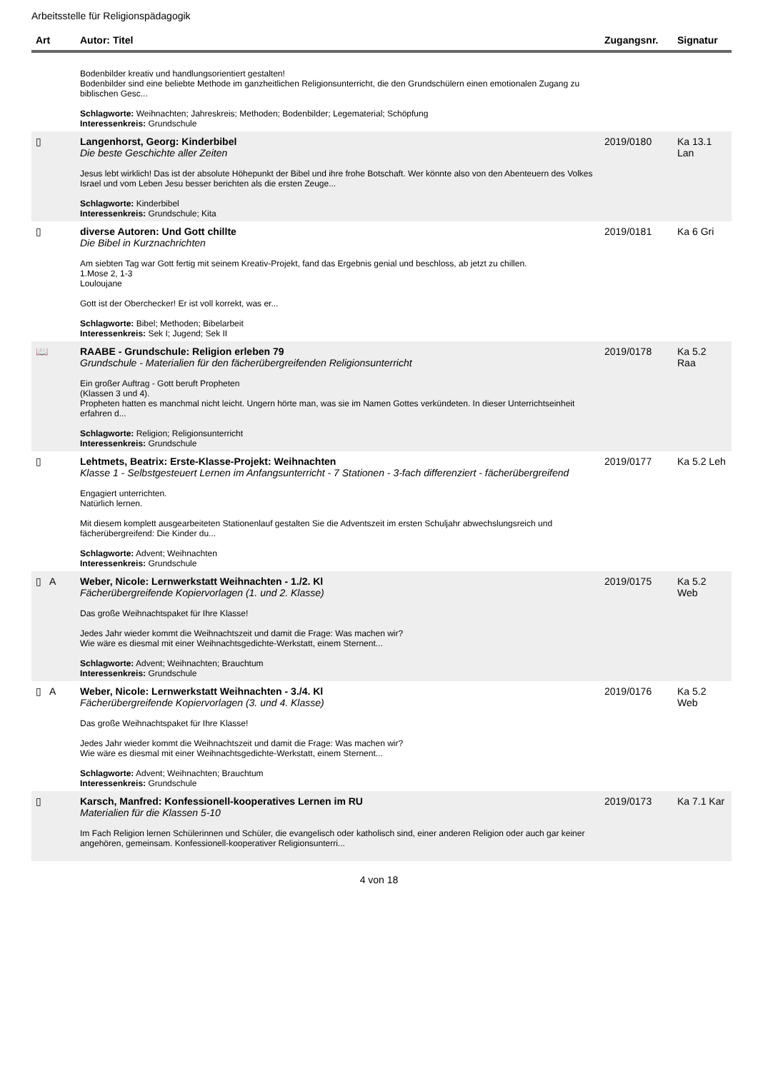Arbeitsstelle für Religionspädagogik
| Art | Autor: Titel | Zugangsnr. | Signatur |
| --- | --- | --- | --- |
| | Bodenbilder kreativ und handlungsorientiert gestalten! Bodenbilder sind eine beliebte Methode im ganzheitlichen Religionsunterricht, die den Grundschülern einen emotionalen Zugang zu biblischen Gesc... Schlagworte: Weihnachten; Jahreskreis; Methoden; Bodenbilder; Legematerial; Schöpfung Interessenkreis: Grundschule | | |
| ▯ | Langenhorst, Georg: Kinderbibel Die beste Geschichte aller Zeiten Jesus lebt wirklich! Das ist der absolute Höhepunkt der Bibel und ihre frohe Botschaft. Wer könnte also von den Abenteuern des Volkes Israel und vom Leben Jesu besser berichten als die ersten Zeuge... Schlagworte: Kinderbibel Interessenkreis: Grundschule; Kita | 2019/0180 | Ka 13.1 Lan |
| ▯ | diverse Autoren: Und Gott chillte Die Bibel in Kurznachrichten Am siebten Tag war Gott fertig mit seinem Kreativ-Projekt, fand das Ergebnis genial und beschloss, ab jetzt zu chillen. 1.Mose 2, 1-3 Louloujane Gott ist der Oberchecker! Er ist voll korrekt, was er... Schlagworte: Bibel; Methoden; Bibelarbeit Interessenkreis: Sek I; Jugend; Sek II | 2019/0181 | Ka 6 Gri |
| 📖 | RAABE - Grundschule: Religion erleben 79 Grundschule - Materialien für den fächerübergreifenden Religionsunterricht Ein großer Auftrag - Gott beruft Propheten (Klassen 3 und 4). Propheten hatten es manchmal nicht leicht. Ungern hörte man, was sie im Namen Gottes verkündeten. In dieser Unterrichtseinheit erfahren d... Schlagworte: Religion; Religionsunterricht Interessenkreis: Grundschule | 2019/0178 | Ka 5.2 Raa |
| ▯ | Lehtmets, Beatrix: Erste-Klasse-Projekt: Weihnachten Klasse 1 - Selbstgesteuert Lernen im Anfangsunterricht - 7 Stationen - 3-fach differenziert - fächerübergreifend Engagiert unterrichten. Natürlich lernen. Mit diesem komplett ausgearbeiteten Stationenlauf gestalten Sie die Adventszeit im ersten Schuljahr abwechslungsreich und fächerübergreifend: Die Kinder du... Schlagworte: Advent; Weihnachten Interessenkreis: Grundschule | 2019/0177 | Ka 5.2 Leh |
| ▯ A | Weber, Nicole: Lernwerkstatt Weihnachten - 1./2. Kl Fächerübergreifende Kopiervorlagen (1. und 2. Klasse) Das große Weihnachtspaket für Ihre Klasse! Jedes Jahr wieder kommt die Weihnachtszeit und damit die Frage: Was machen wir? Wie wäre es diesmal mit einer Weihnachtsgedichte-Werkstatt, einem Sternent... Schlagworte: Advent; Weihnachten; Brauchtum Interessenkreis: Grundschule | 2019/0175 | Ka 5.2 Web |
| ▯ A | Weber, Nicole: Lernwerkstatt Weihnachten - 3./4. Kl Fächerübergreifende Kopiervorlagen (3. und 4. Klasse) Das große Weihnachtspaket für Ihre Klasse! Jedes Jahr wieder kommt die Weihnachtszeit und damit die Frage: Was machen wir? Wie wäre es diesmal mit einer Weihnachtsgedichte-Werkstatt, einem Sternent... Schlagworte: Advent; Weihnachten; Brauchtum Interessenkreis: Grundschule | 2019/0176 | Ka 5.2 Web |
| ▯ | Karsch, Manfred: Konfessionell-kooperatives Lernen im RU Materialien für die Klassen 5-10 Im Fach Religion lernen Schülerinnen und Schüler, die evangelisch oder katholisch sind, einer anderen Religion oder auch gar keiner angehören, gemeinsam. Konfessionell-kooperativer Religionsunterri... | 2019/0173 | Ka 7.1 Kar |
4 von 18